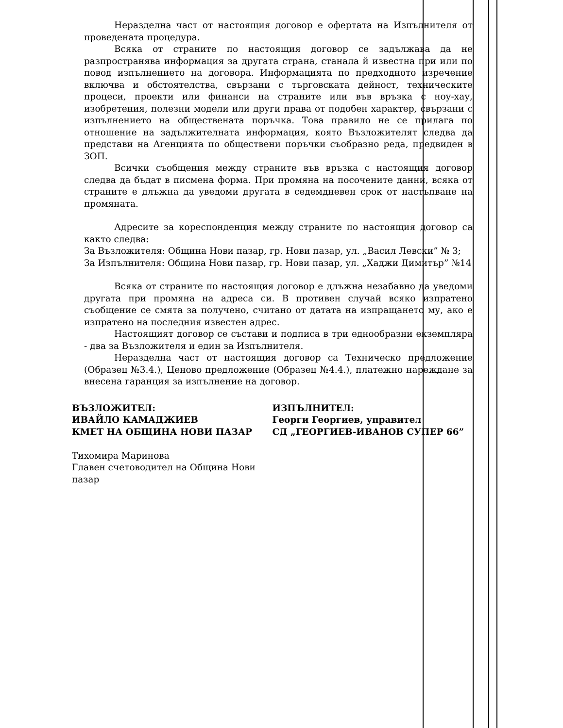Неразделна част от настоящия договор е офертата на Изпълнителя от проведената процедура.
Всяка от страните по настоящия договор се задължава да не разпространява информация за другата страна, станала й известна при или по повод изпълнението на договора. Информацията по предходното изречение включва и обстоятелства, свързани с търговската дейност, техническите процеси, проекти или финанси на страните или във връзка с ноу-хау, изобретения, полезни модели или други права от подобен характер, свързани с изпълнението на обществената поръчка. Това правило не се прилага по отношение на задължителната информация, която Възложителят следва да представи на Агенцията по обществени поръчки съобразно реда, предвиден в ЗОП.
Всички съобщения между страните във връзка с настоящия договор следва да бъдат в писмена форма. При промяна на посочените данни, всяка от страните е длъжна да уведоми другата в седемдневен срок от настъпване на промяната.
Адресите за кореспонденция между страните по настоящия договор са както следва:
За Възложителя: Община Нови пазар, гр. Нови пазар, ул. „Васил Левски” № 3;
За Изпълнителя: Община Нови пазар, гр. Нови пазар, ул. „Хаджи Димитър” №14
Всяка от страните по настоящия договор е длъжна незабавно да уведоми другата при промяна на адреса си. В противен случай всяко изпратено съобщение се смята за получено, считано от датата на изпращането му, ако е изпратено на последния известен адрес.
Настоящият договор се състави и подписа в три еднообразни екземпляра - два за Възложителя и един за Изпълнителя.
Неразделна част от настоящия договор са Техническо предложение (Образец №3.4.), Ценово предложение (Образец №4.4.), платежно нареждане за внесена гаранция за изпълнение на договор.
ВЪЗЛОЖИТЕЛ:
ИВАЙЛО КАМАДЖИЕВ
КМЕТ НА ОБЩИНА НОВИ ПАЗАР
Тихомира Маринова
Главен счетоводител на Община Нови пазар
ИЗПЪЛНИТЕЛ:
Георги Георгиев, управител
СД „ГЕОРГИЕВ-ИВАНОВ СУПЕР 66”